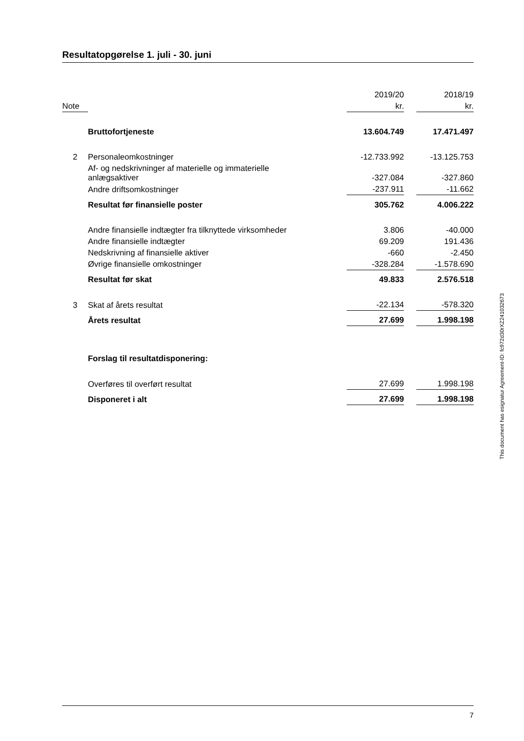Resultatopgørelse 1. juli - 30. juni
| | | 2019/20 | | 2018/19 |
| --- | --- | --- | --- | --- |
| Note | | kr. | | kr. |
| | Bruttofortjeneste | 13.604.749 | | 17.471.497 |
| 2 | Personaleomkostninger | -12.733.992 | | -13.125.753 |
| | Af- og nedskrivninger af materielle og immaterielle anlægsaktiver | -327.084 | | -327.860 |
| | Andre driftsomkostninger | -237.911 | | -11.662 |
| | Resultat før finansielle poster | 305.762 | | 4.006.222 |
| | Andre finansielle indtægter fra tilknyttede virksomheder | 3.806 | | -40.000 |
| | Andre finansielle indtægter | 69.209 | | 191.436 |
| | Nedskrivning af finansielle aktiver | -660 | | -2.450 |
| | Øvrige finansielle omkostninger | -328.284 | | -1.578.690 |
| | Resultat før skat | 49.833 | | 2.576.518 |
| 3 | Skat af årets resultat | -22.134 | | -578.320 |
| | Årets resultat | 27.699 | | 1.998.198 |
| | Forslag til resultatdisponering: | | | |
| | Overføres til overført resultat | 27.699 | | 1.998.198 |
| | Disponeret i alt | 27.699 | | 1.998.198 |
This document has esignatur Agreement-ID: fc972d30rXZ241032673
7